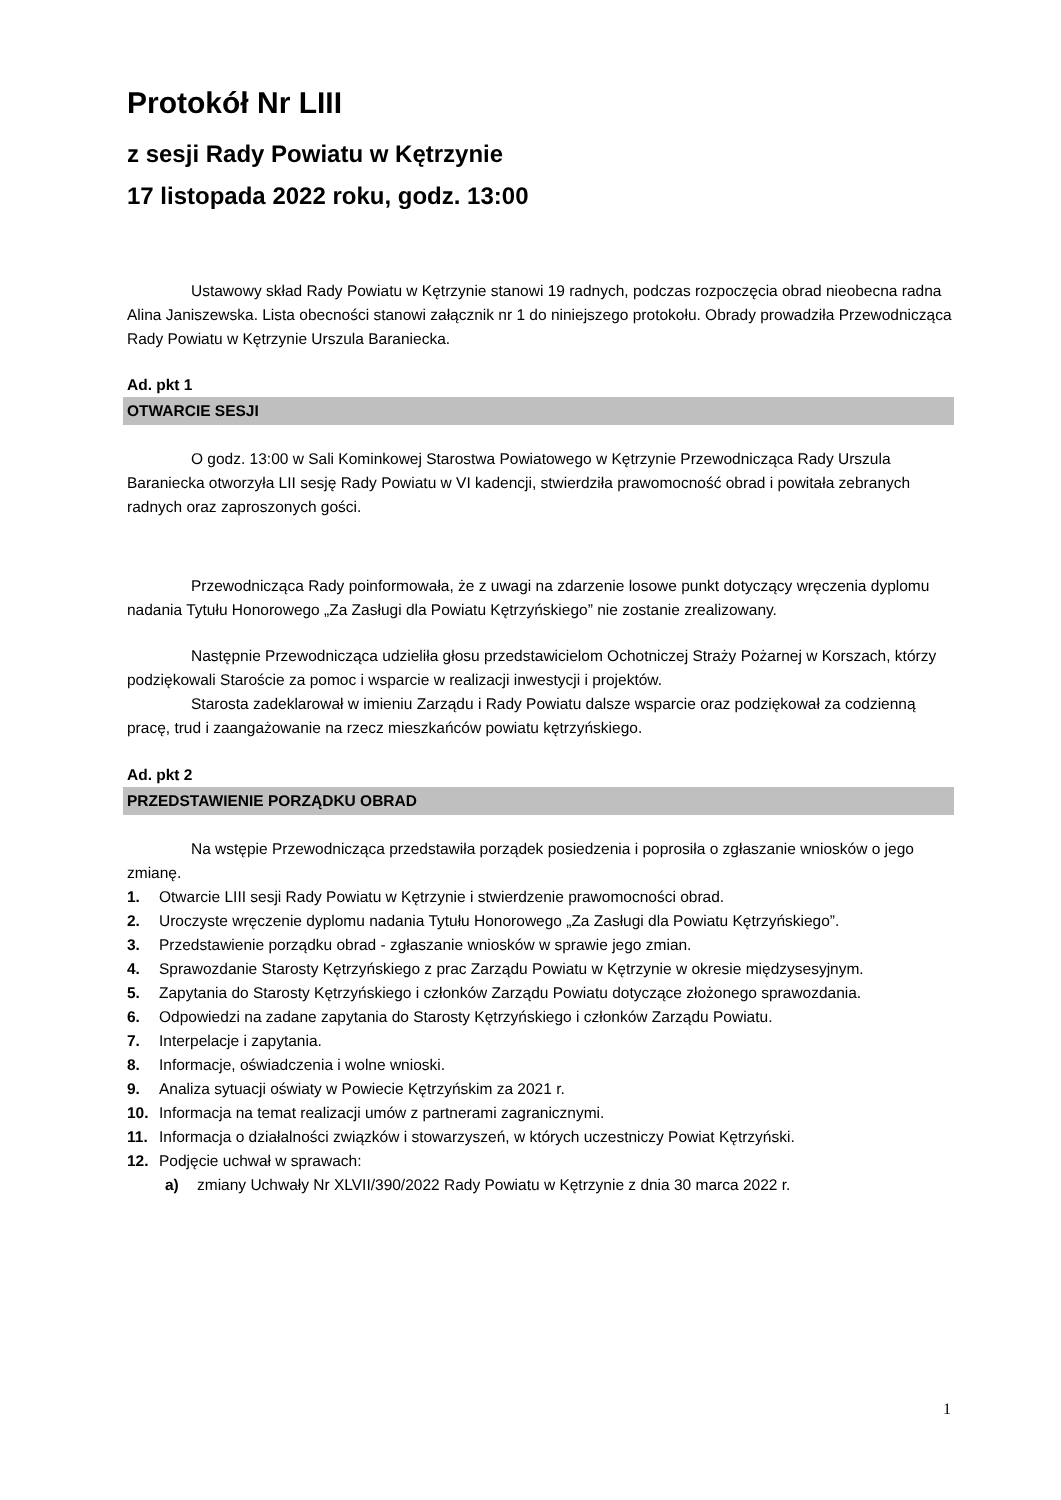Protokół Nr LIII
z sesji Rady Powiatu w Kętrzynie
17 listopada 2022 roku, godz. 13:00
Ustawowy skład Rady Powiatu w Kętrzynie stanowi 19 radnych, podczas rozpoczęcia obrad nieobecna radna Alina Janiszewska. Lista obecności stanowi załącznik nr 1 do niniejszego protokołu. Obrady prowadziła Przewodnicząca Rady Powiatu w Kętrzynie Urszula Baraniecka.
Ad. pkt 1
OTWARCIE SESJI
O godz. 13:00 w Sali Kominkowej Starostwa Powiatowego w Kętrzynie Przewodnicząca Rady Urszula Baraniecka otworzyła LII sesję Rady Powiatu w VI kadencji, stwierdziła prawomocność obrad i powitała zebranych radnych oraz zaproszonych gości.
Przewodnicząca Rady poinformowała, że z uwagi na zdarzenie losowe punkt dotyczący wręczenia dyplomu nadania Tytułu Honorowego „Za Zasługi dla Powiatu Kętrzyńskiego” nie zostanie zrealizowany.
Następnie Przewodnicząca udzieliła głosu przedstawicielom Ochotniczej Straży Pożarnej w Korszach, którzy podziękowali Staroście za pomoc i wsparcie w realizacji inwestycji i projektów.
Starosta zadeklarował w imieniu Zarządu i Rady Powiatu dalsze wsparcie oraz podziękował za codzienną pracę, trud i zaangażowanie na rzecz mieszkańców powiatu kętrzyńskiego.
Ad. pkt 2
PRZEDSTAWIENIE PORZĄDKU OBRAD
Na wstępie Przewodnicząca przedstawiła porządek posiedzenia i poprosiła o zgłaszanie wniosków o jego zmianę.
1. Otwarcie LIII sesji Rady Powiatu w Kętrzynie i stwierdzenie prawomocności obrad.
2. Uroczyste wręczenie dyplomu nadania Tytułu Honorowego „Za Zasługi dla Powiatu Kętrzyńskiego”.
3. Przedstawienie porządku obrad - zgłaszanie wniosków w sprawie jego zmian.
4. Sprawozdanie Starosty Kętrzyńskiego z prac Zarządu Powiatu w Kętrzynie w okresie międzysesyjnym.
5. Zapytania do Starosty Kętrzyńskiego i członków Zarządu Powiatu dotyczące złożonego sprawozdania.
6. Odpowiedzi na zadane zapytania do Starosty Kętrzyńskiego i członków Zarządu Powiatu.
7. Interpelacje i zapytania.
8. Informacje, oświadczenia i wolne wnioski.
9. Analiza sytuacji oświaty w Powiecie Kętrzyńskim za 2021 r.
10. Informacja na temat realizacji umów z partnerami zagranicznymi.
11. Informacja o działalności związków i stowarzyszeń, w których uczestniczy Powiat Kętrzyński.
12. Podjęcie uchwał w sprawach:
a) zmiany Uchwały Nr XLVII/390/2022 Rady Powiatu w Kętrzynie z dnia 30 marca 2022 r.
1